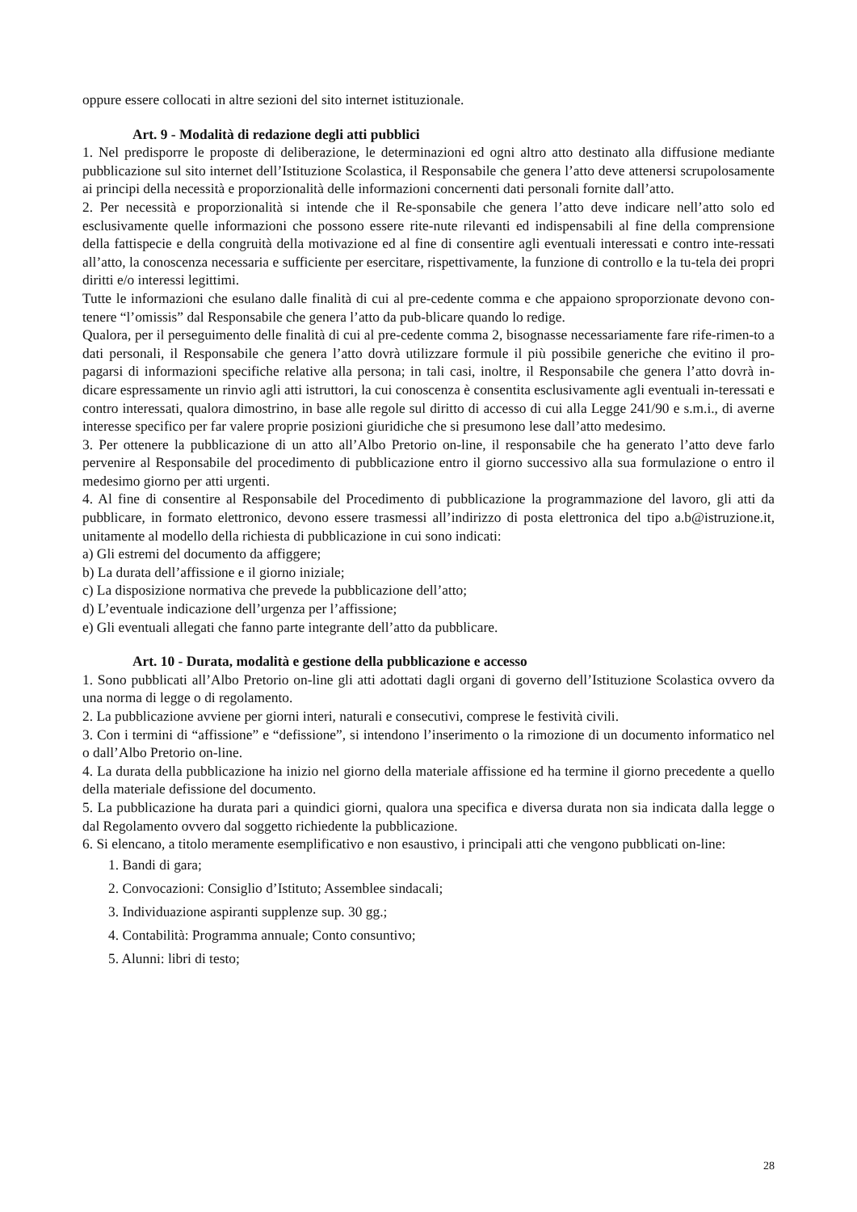oppure essere collocati in altre sezioni del sito internet istituzionale.
Art. 9 - Modalità di redazione degli atti pubblici
1. Nel predisporre le proposte di deliberazione, le determinazioni ed ogni altro atto destinato alla diffusione mediante pubblicazione sul sito internet dell’Istituzione Scolastica, il Responsabile che genera l’atto deve attenersi scrupolosamente ai principi della necessità e proporzionalità delle informazioni concernenti dati personali fornite dall’atto.
2. Per necessità e proporzionalità si intende che il Re-sponsabile che genera l’atto deve indicare nell’atto solo ed esclusivamente quelle informazioni che possono essere rite-nute rilevanti ed indispensabili al fine della comprensione della fattispecie e della congruità della motivazione ed al fine di consentire agli eventuali interessati e contro inte-ressati all’atto, la conoscenza necessaria e sufficiente per esercitare, rispettivamente, la funzione di controllo e la tu-tela dei propri diritti e/o interessi legittimi.
Tutte le informazioni che esulano dalle finalità di cui al pre-cedente comma e che appaiono sproporzionate devono con-tenere “l’omissis” dal Responsabile che genera l’atto da pub-blicare quando lo redige.
Qualora, per il perseguimento delle finalità di cui al pre-cedente comma 2, bisognasse necessariamente fare rife-rimen-to a dati personali, il Responsabile che genera l’atto dovrà utilizzare formule il più possibile generiche che evitino il pro-pagarsi di informazioni specifiche relative alla persona; in tali casi, inoltre, il Responsabile che genera l’atto dovrà in-dicare espressamente un rinvio agli atti istruttori, la cui conoscenza è consentita esclusivamente agli eventuali in-teressati e contro interessati, qualora dimostrino, in base alle regole sul diritto di accesso di cui alla Legge 241/90 e s.m.i., di averne interesse specifico per far valere proprie posizioni giuridiche che si presumono lese dall’atto medesimo.
3. Per ottenere la pubblicazione di un atto all’Albo Pretorio on-line, il responsabile che ha generato l’atto deve farlo pervenire al Responsabile del procedimento di pubblicazione entro il giorno successivo alla sua formulazione o entro il medesimo giorno per atti urgenti.
4. Al fine di consentire al Responsabile del Procedimento di pubblicazione la programmazione del lavoro, gli atti da pubblicare, in formato elettronico, devono essere trasmessi all’indirizzo di posta elettronica del tipo a.b@istruzione.it, unitamente al modello della richiesta di pubblicazione in cui sono indicati:
a) Gli estremi del documento da affiggere;
b) La durata dell’affissione e il giorno iniziale;
c) La disposizione normativa che prevede la pubblicazione dell’atto;
d) L’eventuale indicazione dell’urgenza per l’affissione;
e) Gli eventuali allegati che fanno parte integrante dell’atto da pubblicare.
Art. 10 - Durata, modalità e gestione della pubblicazione e accesso
1. Sono pubblicati all’Albo Pretorio on-line gli atti adottati dagli organi di governo dell’Istituzione Scolastica ovvero da una norma di legge o di regolamento.
2. La pubblicazione avviene per giorni interi, naturali e consecutivi, comprese le festività civili.
3. Con i termini di “affissione” e “defissione”, si intendono l’inserimento o la rimozione di un documento informatico nel o dall’Albo Pretorio on-line.
4. La durata della pubblicazione ha inizio nel giorno della materiale affissione ed ha termine il giorno precedente a quello della materiale defissione del documento.
5. La pubblicazione ha durata pari a quindici giorni, qualora una specifica e diversa durata non sia indicata dalla legge o dal Regolamento ovvero dal soggetto richiedente la pubblicazione.
6. Si elencano, a titolo meramente esemplificativo e non esaustivo, i principali atti che vengono pubblicati on-line:
1. Bandi di gara;
2. Convocazioni: Consiglio d’Istituto; Assemblee sindacali;
3. Individuazione aspiranti supplenze sup. 30 gg.;
4. Contabilità: Programma annuale; Conto consuntivo;
5. Alunni: libri di testo;
28